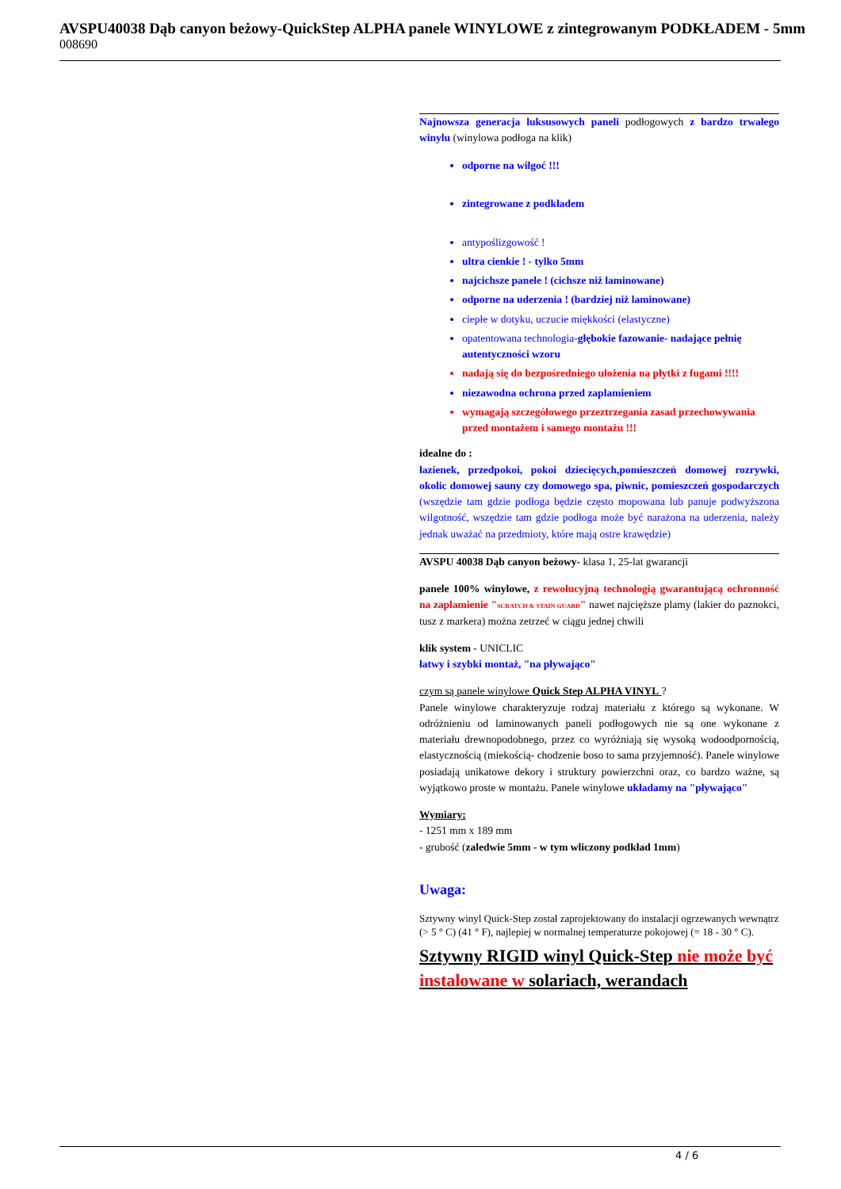AVSPU40038 Dąb canyon beżowy-QuickStep ALPHA panele WINYLOWE z zintegrowanym PODKŁADEM - 5mm
008690
Najnowsza generacja luksusowych paneli podłogowych z bardzo trwałego winylu (winylowa podłoga na klik)
odporne na wilgoć !!!
zintegrowane z podkładem
antypoślizgowość !
ultra cienkie ! - tylko 5mm
najcichsze panele ! (cichsze niż laminowane)
odporne na uderzenia ! (bardziej niż laminowane)
ciepłe w dotyku, uczucie miękkości (elastyczne)
opatentowana technologia-głębokie fazowanie- nadające pełnię autentyczności wzoru
nadają się do bezpośredniego ułożenia na płytki z fugami !!!!
niezawodna ochrona przed zaplamieniem
wymagają szczegółowego przeztrzegania zasad przechowywania przed montażem i samego montażu !!!
idealne do :
łazienek, przedpokoi, pokoi dziecięcych,pomieszczeń domowej rozrywki, okolic domowej sauny czy domowego spa, piwnic, pomieszczeń gospodarczych (wszędzie tam gdzie podłoga będzie często mopowana lub panuje podwyższona wilgotność, wszędzie tam gdzie podłoga może być narażona na uderzenia, należy jednak uważać na przedmioty, które mają ostre krawędzie)
AVSPU 40038 Dąb canyon beżowy- klasa 1, 25-lat gwarancji
panele 100% winylowe, z rewolucyjną technologią gwarantującą ochronność na zaplamienie "SCRATCH & STAIN GUARD" nawet najcięższe plamy (lakier do paznokci, tusz z markera) można zetrzeć w ciągu jednej chwili
klik system - UNICLIC
łatwy i szybki montaż, "na pływająco"
czym są panele winylowe Quick Step ALPHA VINYL ?
Panele winylowe charakteryzuje rodzaj materiału z którego są wykonane. W odróżnieniu od laminowanych paneli podłogowych nie są one wykonane z materiału drewnopodobnego, przez co wyróżniają się wysoką wodoodpornością, elastycznością (miekością- chodzenie boso to sama przyjemność). Panele winylowe posiadają unikatowe dekory i struktury powierzchni oraz, co bardzo ważne, są wyjątkowo proste w montażu. Panele winylowe układamy na "pływająco"
Wymiary:
- 1251 mm x 189 mm
- grubość (zaledwie 5mm - w tym wliczony podkład 1mm)
Uwaga:
Sztywny winyl Quick-Step został zaprojektowany do instalacji ogrzewanych wewnątrz (> 5 ° C) (41 ° F), najlepiej w normalnej temperaturze pokojowej (= 18 - 30 ° C).
Sztywny RIGID winyl Quick-Step nie może być instalowane w solariach, werandach
4 / 6